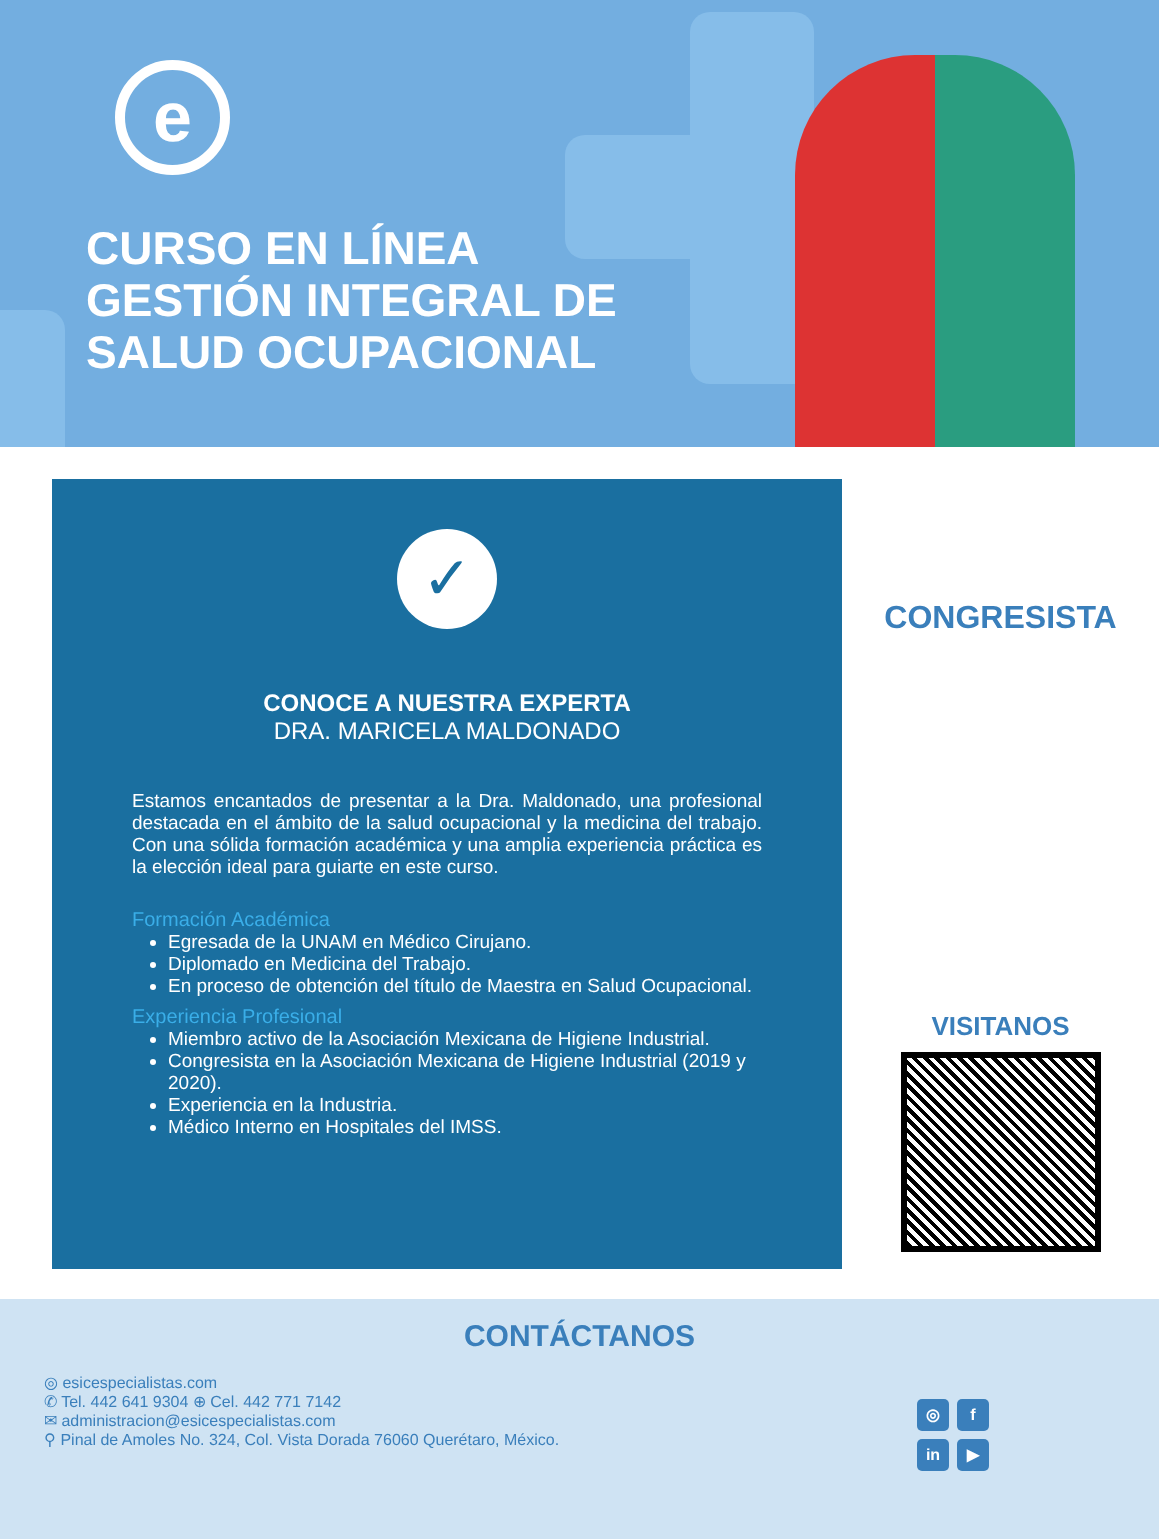e
CURSO EN LÍNEA
GESTIÓN INTEGRAL DE
SALUD OCUPACIONAL
✓
CONOCE A NUESTRA EXPERTA
DRA. MARICELA MALDONADO
Estamos encantados de presentar a la Dra. Maldonado, una profesional destacada en el ámbito de la salud ocupacional y la medicina del trabajo. Con una sólida formación académica y una amplia experiencia práctica es la elección ideal para guiarte en este curso.
Formación Académica
Egresada de la UNAM en Médico Cirujano.
Diplomado en Medicina del Trabajo.
En proceso de obtención del título de Maestra en Salud Ocupacional.
Experiencia Profesional
Miembro activo de la Asociación Mexicana de Higiene Industrial.
Congresista en la Asociación Mexicana de Higiene Industrial (2019 y 2020).
Experiencia en la Industria.
Médico Interno en Hospitales del IMSS.
CONGRESISTA
VISITANOS
CONTÁCTANOS
◎ esicespecialistas.com
✆ Tel. 442 641 9304 ⊕ Cel. 442 771 7142
✉ administracion@esicespecialistas.com
⚲ Pinal de Amoles No. 324, Col. Vista Dorada 76060 Querétaro, México.
◎ f in ▶